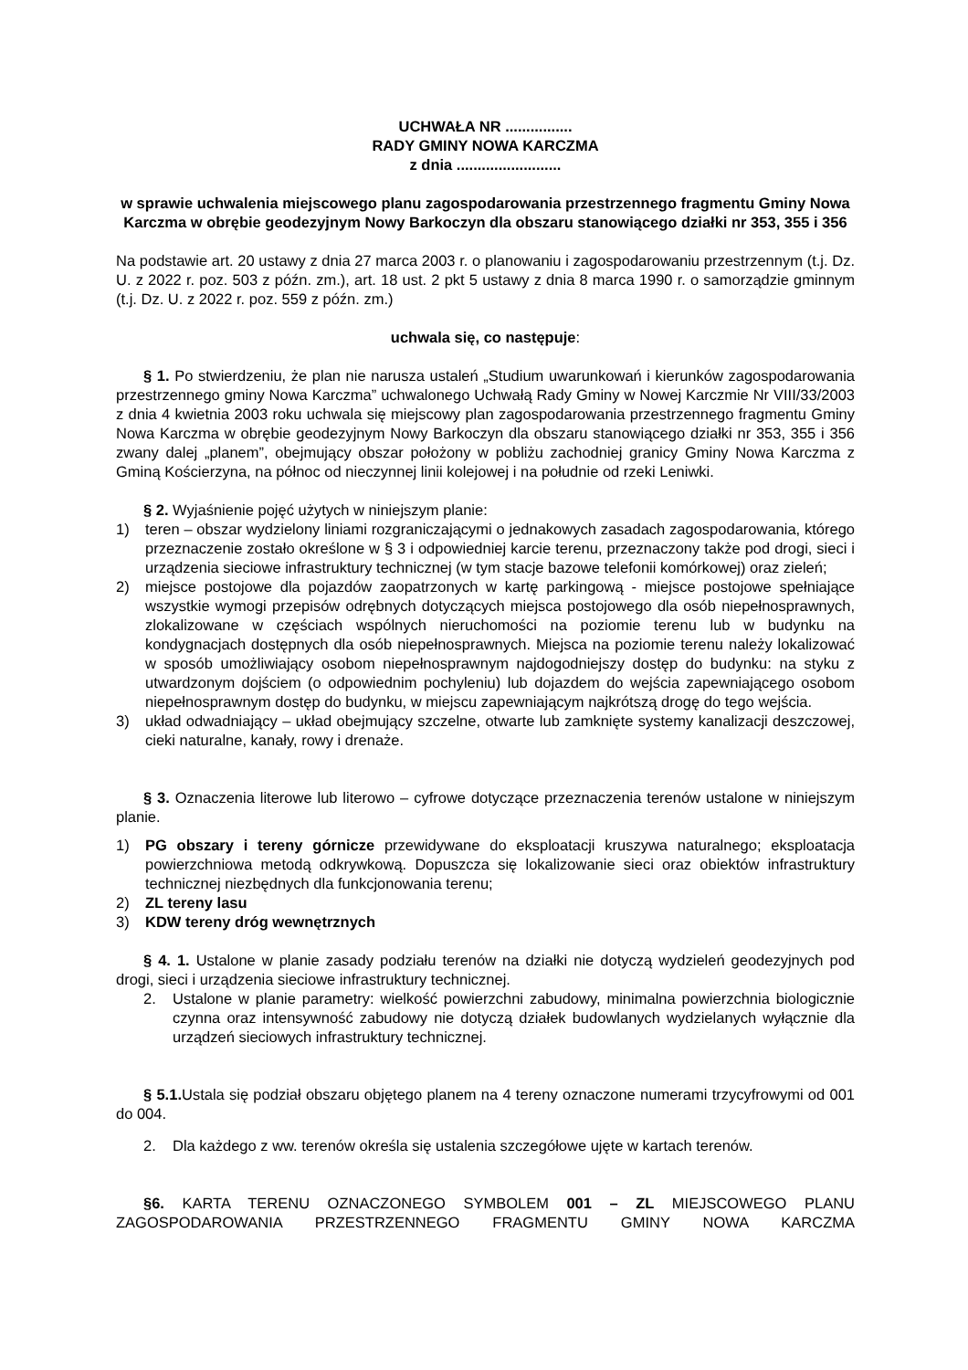UCHWAŁA NR ................
RADY GMINY NOWA KARCZMA
z dnia .........................
w sprawie uchwalenia miejscowego planu zagospodarowania przestrzennego fragmentu Gminy Nowa Karczma w obrębie geodezyjnym Nowy Barkoczyn dla obszaru stanowiącego działki nr 353, 355 i 356
Na podstawie art. 20 ustawy z dnia 27 marca 2003 r. o planowaniu i zagospodarowaniu przestrzennym (t.j. Dz. U. z 2022 r. poz. 503 z późn. zm.), art. 18 ust. 2 pkt 5 ustawy z dnia 8 marca 1990 r. o samorządzie gminnym (t.j. Dz. U. z 2022 r. poz. 559 z późn. zm.)
uchwala się, co następuje:
§ 1. Po stwierdzeniu, że plan nie narusza ustaleń „Studium uwarunkowań i kierunków zagospodarowania przestrzennego gminy Nowa Karczma” uchwalonego Uchwałą Rady Gminy w Nowej Karczmie Nr VIII/33/2003 z dnia 4 kwietnia 2003 roku uchwala się miejscowy plan zagospodarowania przestrzennego fragmentu Gminy Nowa Karczma w obrębie geodezyjnym Nowy Barkoczyn dla obszaru stanowiącego działki nr 353, 355 i 356 zwany dalej „planem”, obejmujący obszar położony w pobliżu zachodniej granicy Gminy Nowa Karczma z Gminą Kościerzyna, na północ od nieczynnej linii kolejowej i na południe od rzeki Leniwki.
§ 2. Wyjaśnienie pojęć użytych w niniejszym planie:
1) teren – obszar wydzielony liniami rozgraniczającymi o jednakowych zasadach zagospodarowania, którego przeznaczenie zostało określone w § 3 i odpowiedniej karcie terenu, przeznaczony także pod drogi, sieci i urządzenia sieciowe infrastruktury technicznej (w tym stacje bazowe telefonii komórkowej) oraz zieleń;
2) miejsce postojowe dla pojazdów zaopatrzonych w kartę parkingową - miejsce postojowe spełniające wszystkie wymogi przepisów odrębnych dotyczących miejsca postojowego dla osób niepełnosprawnych, zlokalizowane w częściach wspólnych nieruchomości na poziomie terenu lub w budynku na kondygnacjach dostępnych dla osób niepełnosprawnych. Miejsca na poziomie terenu należy lokalizować w sposób umożliwiający osobom niepełnosprawnym najdogodniejszy dostęp do budynku: na styku z utwardzonym dojściem (o odpowiednim pochyleniu) lub dojazdem do wejścia zapewniającego osobom niepełnosprawnym dostęp do budynku, w miejscu zapewniającym najkrótszą drogę do tego wejścia.
3) układ odwadniający – układ obejmujący szczelne, otwarte lub zamknięte systemy kanalizacji deszczowej, cieki naturalne, kanały, rowy i drenaże.
§ 3. Oznaczenia literowe lub literowo – cyfrowe dotyczące przeznaczenia terenów ustalone w niniejszym planie.
1) PG obszary i tereny górnicze przewidywane do eksploatacji kruszywa naturalnego; eksploatacja powierzchniowa metodą odkrywkową. Dopuszcza się lokalizowanie sieci oraz obiektów infrastruktury technicznej niezbędnych dla funkcjonowania terenu;
2) ZL tereny lasu
3) KDW tereny dróg wewnętrznych
§ 4. 1. Ustalone w planie zasady podziału terenów na działki nie dotyczą wydzieleń geodezyjnych pod drogi, sieci i urządzenia sieciowe infrastruktury technicznej.
2. Ustalone w planie parametry: wielkość powierzchni zabudowy, minimalna powierzchnia biologicznie czynna oraz intensywność zabudowy nie dotyczą działek budowlanych wydzielanych wyłącznie dla urządzeń sieciowych infrastruktury technicznej.
§ 5.1. Ustala się podział obszaru objętego planem na 4 tereny oznaczone numerami trzycyfrowymi od 001 do 004.
2. Dla każdego z ww. terenów określa się ustalenia szczegółowe ujęte w kartach terenów.
§6. KARTA TERENU OZNACZONEGO SYMBOLEM 001 – ZL MIEJSCOWEGO PLANU ZAGOSPODAROWANIA PRZESTRZENNEGO FRAGMENTU GMINY NOWA KARCZMA